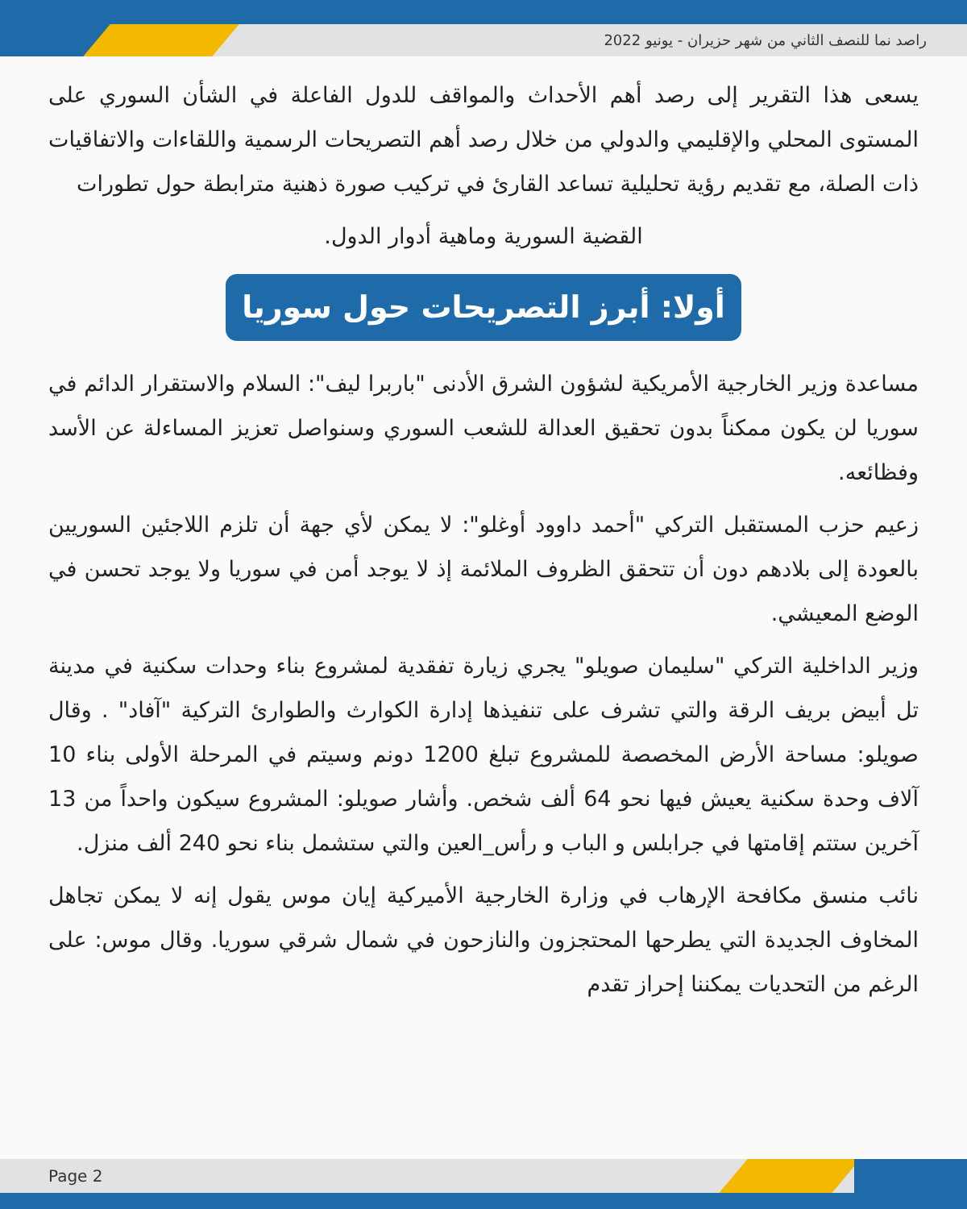راصد نما للنصف الثاني من شهر حزيران - يونيو 2022
يسعى هذا التقرير إلى رصد أهم الأحداث والمواقف للدول الفاعلة في الشأن السوري على المستوى المحلي والإقليمي والدولي من خلال رصد أهم التصريحات الرسمية واللقاءات والاتفاقيات ذات الصلة، مع تقديم رؤية تحليلية تساعد القارئ في تركيب صورة ذهنية مترابطة حول تطورات
القضية السورية وماهية أدوار الدول.
أولا: أبرز التصريحات حول سوريا
مساعدة وزير الخارجية الأمريكية لشؤون الشرق الأدنى "باربرا ليف": السلام والاستقرار الدائم في سوريا لن يكون ممكناً بدون تحقيق العدالة للشعب السوري وسنواصل تعزيز المساءلة عن الأسد وفظائعه.
زعيم حزب المستقبل التركي "أحمد داوود أوغلو": لا يمكن لأي جهة أن تلزم اللاجئين السوريين بالعودة إلى بلادهم دون أن تتحقق الظروف الملائمة إذ لا يوجد أمن في سوريا ولا يوجد تحسن في الوضع المعيشي.
وزير الداخلية التركي "سليمان صويلو" يجري زيارة تفقدية لمشروع بناء وحدات سكنية في مدينة تل أبيض بريف الرقة والتي تشرف على تنفيذها إدارة الكوارث والطوارئ التركية "آفاد" . وقال صويلو: مساحة الأرض المخصصة للمشروع تبلغ 1200 دونم وسيتم في المرحلة الأولى بناء 10 آلاف وحدة سكنية يعيش فيها نحو 64 ألف شخص. وأشار صويلو: المشروع سيكون واحداً من 13 آخرين ستتم إقامتها في جرابلس و الباب و رأس_العين والتي ستشمل بناء نحو 240 ألف منزل.
نائب منسق مكافحة الإرهاب في وزارة الخارجية الأميركية إيان موس يقول إنه لا يمكن تجاهل المخاوف الجديدة التي يطرحها المحتجزون والنازحون في شمال شرقي سوريا. وقال موس: على الرغم من التحديات يمكننا إحراز تقدم
Page 2